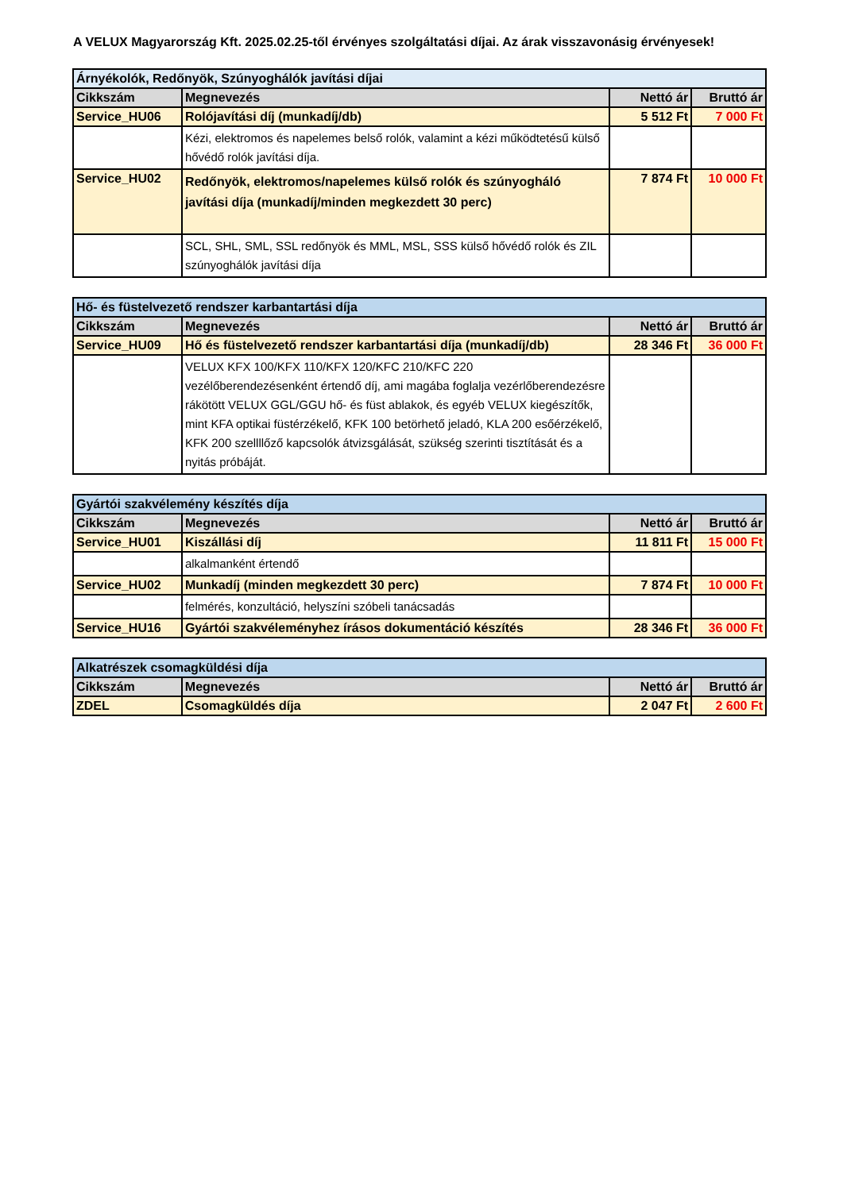A VELUX Magyarország Kft. 2025.02.25-től érvényes szolgáltatási díjai. Az árak visszavonásig érvényesek!
| Árnyékolók, Redőnyök, Szúnyoghálók javítási díjai | | | |
| Cikkszám | Megnevezés | Nettó ár | Bruttó ár |
| Service_HU06 | Rolójavítási díj (munkadíj/db) | 5 512 Ft | 7 000 Ft |
| | Kézi, elektromos és napelemes belső rolók, valamint a kézi működtetésű külső hővédő rolók javítási díja. | | |
| Service_HU02 | Redőnyök, elektromos/napelemes külső rolók és szúnyogháló javítási díja (munkadíj/minden megkezdett 30 perc) | 7 874 Ft | 10 000 Ft |
| | SCL, SHL, SML, SSL redőnyök és MML, MSL, SSS külső hővédő rolók és ZIL szúnyoghálók javítási díja | | |
| Hő- és füstelvezető rendszer karbantartási díja | | | |
| Cikkszám | Megnevezés | Nettó ár | Bruttó ár |
| Service_HU09 | Hő és füstelvezető rendszer karbantartási díja (munkadíj/db) | 28 346 Ft | 36 000 Ft |
| | VELUX KFX 100/KFX 110/KFX 120/KFC 210/KFC 220 vezélőberendezésenként értendő díj, ami magába foglalja vezérlőberendezésre rákötött VELUX GGL/GGU hő- és füst ablakok, és egyéb VELUX kiegészítők, mint KFA optikai füstérzékelő, KFK 100 betörhető jeladó, KLA 200 esőérzékelő, KFK 200 szellllőző kapcsolók átvizsgálását, szükség szerinti tisztítását és a nyitás próbáját. | | |
| Gyártói szakvélemény készítés díja | | | |
| Cikkszám | Megnevezés | Nettó ár | Bruttó ár |
| Service_HU01 | Kiszállási díj | 11 811 Ft | 15 000 Ft |
| | alkalmanként értendő | | |
| Service_HU02 | Munkadíj (minden megkezdett 30 perc) | 7 874 Ft | 10 000 Ft |
| | felmérés, konzultáció, helyszíni szóbeli tanácsadás | | |
| Service_HU16 | Gyártói szakvéleményhez írásos dokumentáció készítés | 28 346 Ft | 36 000 Ft |
| Alkatrészek csomagküldési díja | | | |
| Cikkszám | Megnevezés | Nettó ár | Bruttó ár |
| ZDEL | Csomagküldés díja | 2 047 Ft | 2 600 Ft |